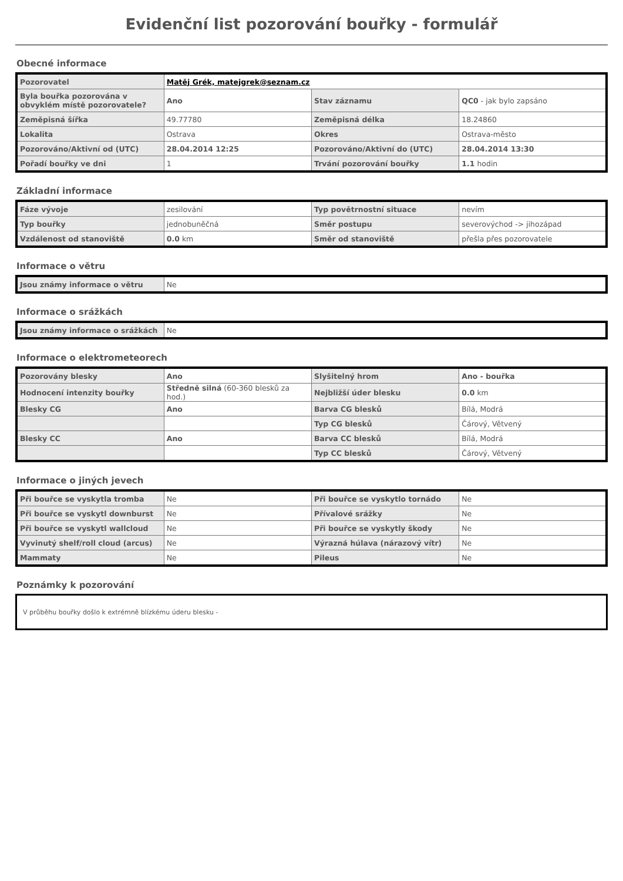Evidenční list pozorování bouřky - formulář
Obecné informace
| Pozorovatel | Matěj Grék, matejgrek@seznam.cz | | |
| Byla bouřka pozorována v obvyklém místě pozorovatele? | Ano | Stav záznamu | QC0 - jak bylo zapsáno |
| Zeměpisná šířka | 49.77780 | Zeměpisná délka | 18.24860 |
| Lokalita | Ostrava | Okres | Ostrava-město |
| Pozorováno/Aktivní od (UTC) | 28.04.2014 12:25 | Pozorováno/Aktivní do (UTC) | 28.04.2014 13:30 |
| Pořadí bouřky ve dni | 1 | Trvání pozorování bouřky | 1.1 hodin |
Základní informace
| Fáze vývoje | zesilování | Typ povětrnostní situace | nevím |
| Typ bouřky | jednobuněčná | Směr postupu | severovýchod -> jihozápad |
| Vzdálenost od stanoviště | 0.0 km | Směr od stanoviště | přešla přes pozorovatele |
Informace o větru
| Jsou známy informace o větru | Ne |
Informace o srážkách
| Jsou známy informace o srážkách | Ne |
Informace o elektrometeorech
| Pozorovány blesky | Ano | Slyšitelný hrom | Ano - bouřka |
| Hodnocení intenzity bouřky | Středně silná (60-360 blesků za hod.) | Nejbližší úder blesku | 0.0 km |
| Blesky CG | Ano | Barva CG blesků | Bílá, Modrá |
| | | Typ CG blesků | Čárový, Větvený |
| Blesky CC | Ano | Barva CC blesků | Bílá, Modrá |
| | | Typ CC blesků | Čárový, Větvený |
Informace o jiných jevech
| Při bouřce se vyskytla tromba | Ne | Při bouřce se vyskytlo tornádo | Ne |
| Při bouřce se vyskytl downburst | Ne | Přívalové srážky | Ne |
| Při bouřce se vyskytl wallcloud | Ne | Při bouřce se vyskytly škody | Ne |
| Vyvinutý shelf/roll cloud (arcus) | Ne | Výrazná húlava (nárazový vítr) | Ne |
| Mammaty | Ne | Pileus | Ne |
Poznámky k pozorování
V průběhu bouřky došlo k extrémně blízkému úderu blesku -